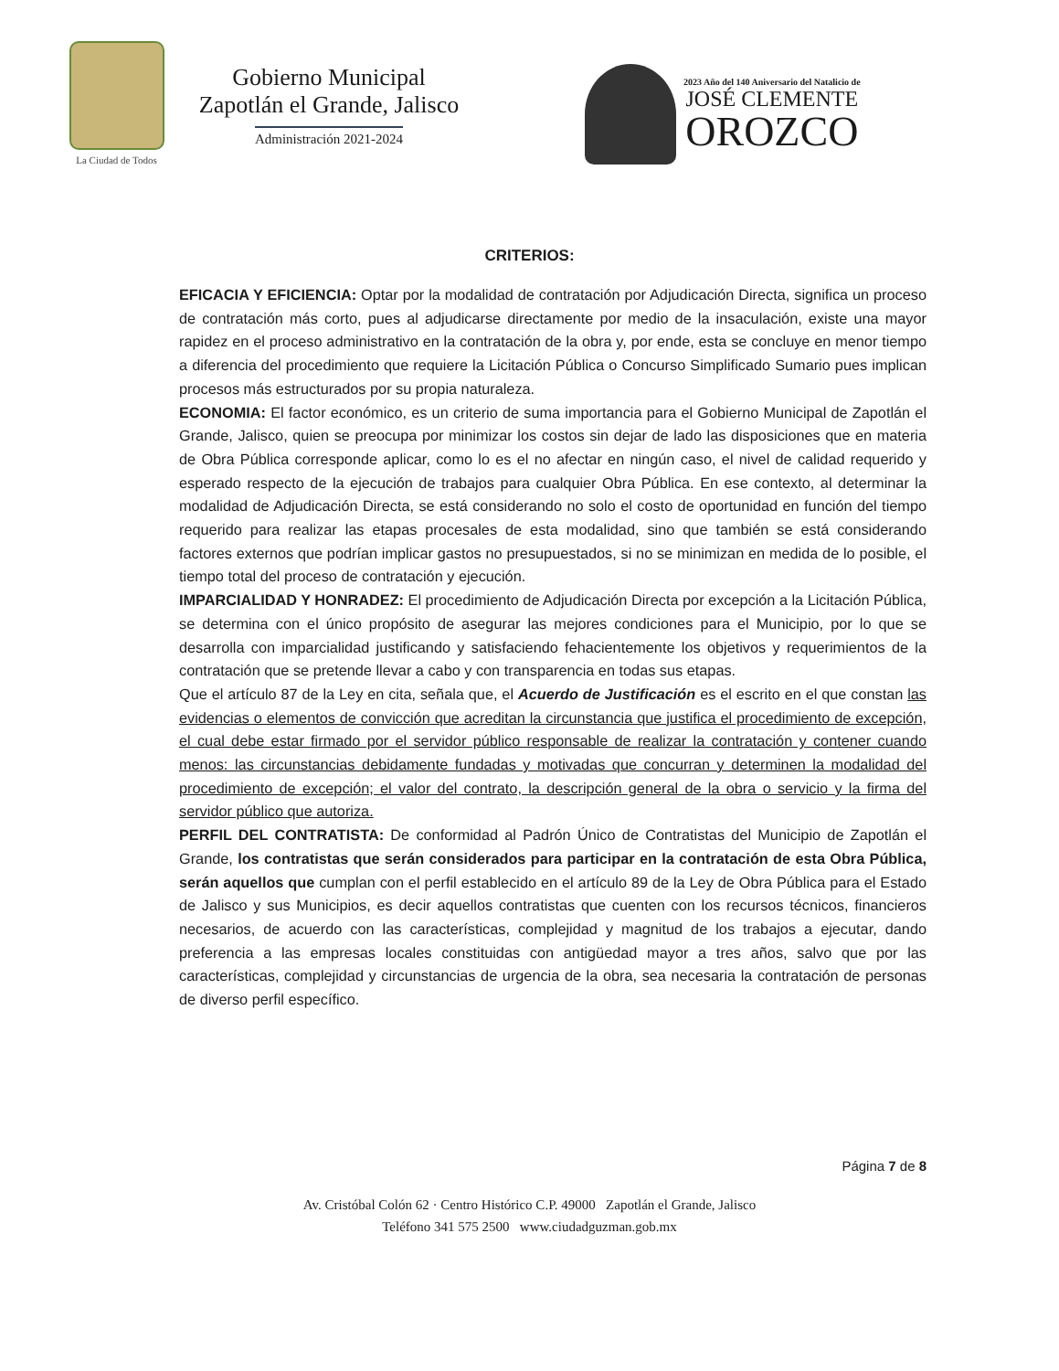La Ciudad de Todos
Gobierno Municipal
Zapotlán el Grande, Jalisco
Administración 2021-2024
2023 Año del 140 Aniversario del Natalicio de
JOSÉ CLEMENTE
OROZCO
CRITERIOS:
EFICACIA Y EFICIENCIA: Optar por la modalidad de contratación por Adjudicación Directa, significa un proceso de contratación más corto, pues al adjudicarse directamente por medio de la insaculación, existe una mayor rapidez en el proceso administrativo en la contratación de la obra y, por ende, esta se concluye en menor tiempo a diferencia del procedimiento que requiere la Licitación Pública o Concurso Simplificado Sumario pues implican procesos más estructurados por su propia naturaleza.
ECONOMIA: El factor económico, es un criterio de suma importancia para el Gobierno Municipal de Zapotlán el Grande, Jalisco, quien se preocupa por minimizar los costos sin dejar de lado las disposiciones que en materia de Obra Pública corresponde aplicar, como lo es el no afectar en ningún caso, el nivel de calidad requerido y esperado respecto de la ejecución de trabajos para cualquier Obra Pública. En ese contexto, al determinar la modalidad de Adjudicación Directa, se está considerando no solo el costo de oportunidad en función del tiempo requerido para realizar las etapas procesales de esta modalidad, sino que también se está considerando factores externos que podrían implicar gastos no presupuestados, si no se minimizan en medida de lo posible, el tiempo total del proceso de contratación y ejecución.
IMPARCIALIDAD Y HONRADEZ: El procedimiento de Adjudicación Directa por excepción a la Licitación Pública, se determina con el único propósito de asegurar las mejores condiciones para el Municipio, por lo que se desarrolla con imparcialidad justificando y satisfaciendo fehacientemente los objetivos y requerimientos de la contratación que se pretende llevar a cabo y con transparencia en todas sus etapas.
Que el artículo 87 de la Ley en cita, señala que, el Acuerdo de Justificación es el escrito en el que constan las evidencias o elementos de convicción que acreditan la circunstancia que justifica el procedimiento de excepción, el cual debe estar firmado por el servidor público responsable de realizar la contratación y contener cuando menos: las circunstancias debidamente fundadas y motivadas que concurran y determinen la modalidad del procedimiento de excepción; el valor del contrato, la descripción general de la obra o servicio y la firma del servidor público que autoriza.
PERFIL DEL CONTRATISTA: De conformidad al Padrón Único de Contratistas del Municipio de Zapotlán el Grande, los contratistas que serán considerados para participar en la contratación de esta Obra Pública, serán aquellos que cumplan con el perfil establecido en el artículo 89 de la Ley de Obra Pública para el Estado de Jalisco y sus Municipios, es decir aquellos contratistas que cuenten con los recursos técnicos, financieros necesarios, de acuerdo con las características, complejidad y magnitud de los trabajos a ejecutar, dando preferencia a las empresas locales constituidas con antigüedad mayor a tres años, salvo que por las características, complejidad y circunstancias de urgencia de la obra, sea necesaria la contratación de personas de diverso perfil específico.
Página 7 de 8
Av. Cristóbal Colón 62 · Centro Histórico C.P. 49000 Zapotlán el Grande, Jalisco
Teléfono 341 575 2500 www.ciudadguzman.gob.mx